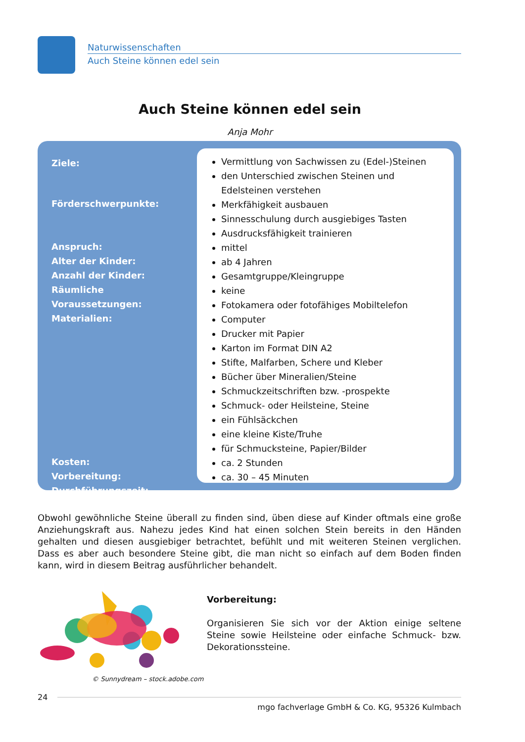Naturwissenschaften
Auch Steine können edel sein
Auch Steine können edel sein
Anja Mohr
Ziele:
Förderschwerpunkte:
Anspruch:
Alter der Kinder:
Anzahl der Kinder:
Räumliche Voraussetzungen:
Materialien:
Kosten:
Vorbereitung:
Durchführungszeit:
Vermittlung von Sachwissen zu (Edel-)Steinen
den Unterschied zwischen Steinen und Edelsteinen verstehen
Merkfähigkeit ausbauen
Sinnesschulung durch ausgiebiges Tasten
Ausdrucksfähigkeit trainieren
mittel
ab 4 Jahren
Gesamtgruppe/Kleingruppe
keine
Fotokamera oder fotofähiges Mobiltelefon
Computer
Drucker mit Papier
Karton im Format DIN A2
Stifte, Malfarben, Schere und Kleber
Bücher über Mineralien/Steine
Schmuckzeitschriften bzw. -prospekte
Schmuck- oder Heilsteine, Steine
ein Fühlsäckchen
eine kleine Kiste/Truhe
für Schmucksteine, Papier/Bilder
ca. 2 Stunden
ca. 30 – 45 Minuten
Obwohl gewöhnliche Steine überall zu finden sind, üben diese auf Kinder oftmals eine große Anziehungskraft aus. Nahezu jedes Kind hat einen solchen Stein bereits in den Händen gehalten und diesen ausgiebiger betrachtet, befühlt und mit weiteren Steinen verglichen. Dass es aber auch besondere Steine gibt, die man nicht so einfach auf dem Boden finden kann, wird in diesem Beitrag ausführlicher behandelt.
© Sunnydream – stock.adobe.com
Vorbereitung:
Organisieren Sie sich vor der Aktion einige seltene Steine sowie Heilsteine oder einfache Schmuck- bzw. Dekorationssteine.
24
mgo fachverlage GmbH & Co. KG, 95326 Kulmbach